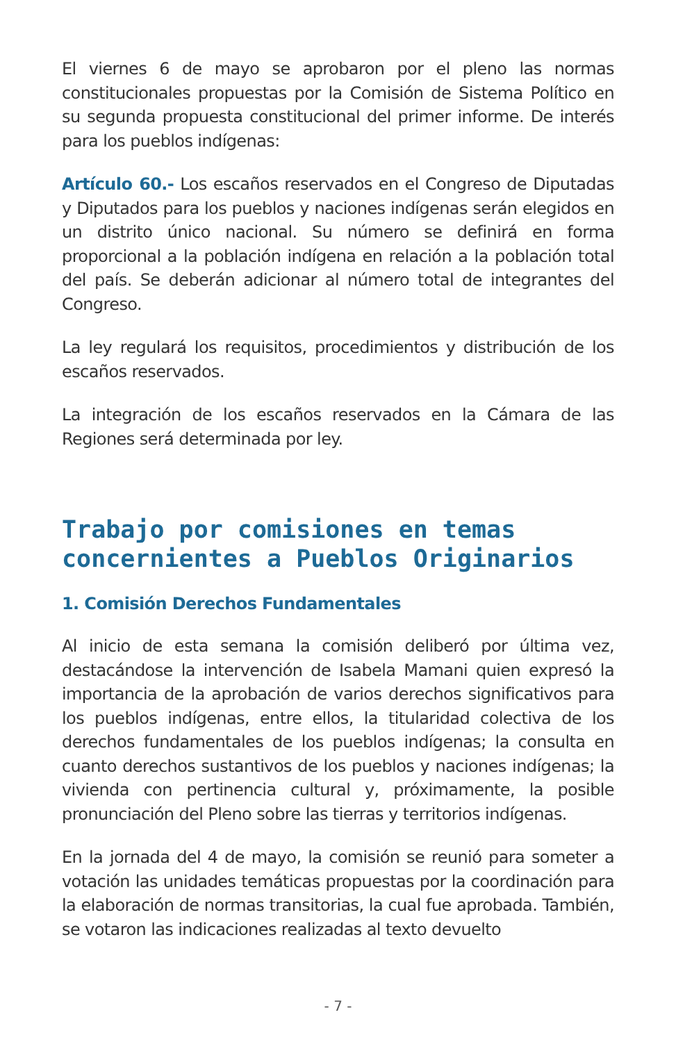El viernes 6 de mayo se aprobaron por el pleno las normas constitucionales propuestas por la Comisión de Sistema Político en su segunda propuesta constitucional del primer informe. De interés para los pueblos indígenas:
Artículo 60.- Los escaños reservados en el Congreso de Diputadas y Diputados para los pueblos y naciones indígenas serán elegidos en un distrito único nacional. Su número se definirá en forma proporcional a la población indígena en relación a la población total del país. Se deberán adicionar al número total de integrantes del Congreso.
La ley regulará los requisitos, procedimientos y distribución de los escaños reservados.
La integración de los escaños reservados en la Cámara de las Regiones será determinada por ley.
Trabajo por comisiones en temas concernientes a Pueblos Originarios
1. Comisión Derechos Fundamentales
Al inicio de esta semana la comisión deliberó por última vez, destacándose la intervención de Isabela Mamani quien expresó la importancia de la aprobación de varios derechos significativos para los pueblos indígenas, entre ellos, la titularidad colectiva de los derechos fundamentales de los pueblos indígenas; la consulta en cuanto derechos sustantivos de los pueblos y naciones indígenas; la vivienda con pertinencia cultural y, próximamente, la posible pronunciación del Pleno sobre las tierras y territorios indígenas.
En la jornada del 4 de mayo, la comisión se reunió para someter a votación las unidades temáticas propuestas por la coordinación para la elaboración de normas transitorias, la cual fue aprobada. También, se votaron las indicaciones realizadas al texto devuelto
- 7 -